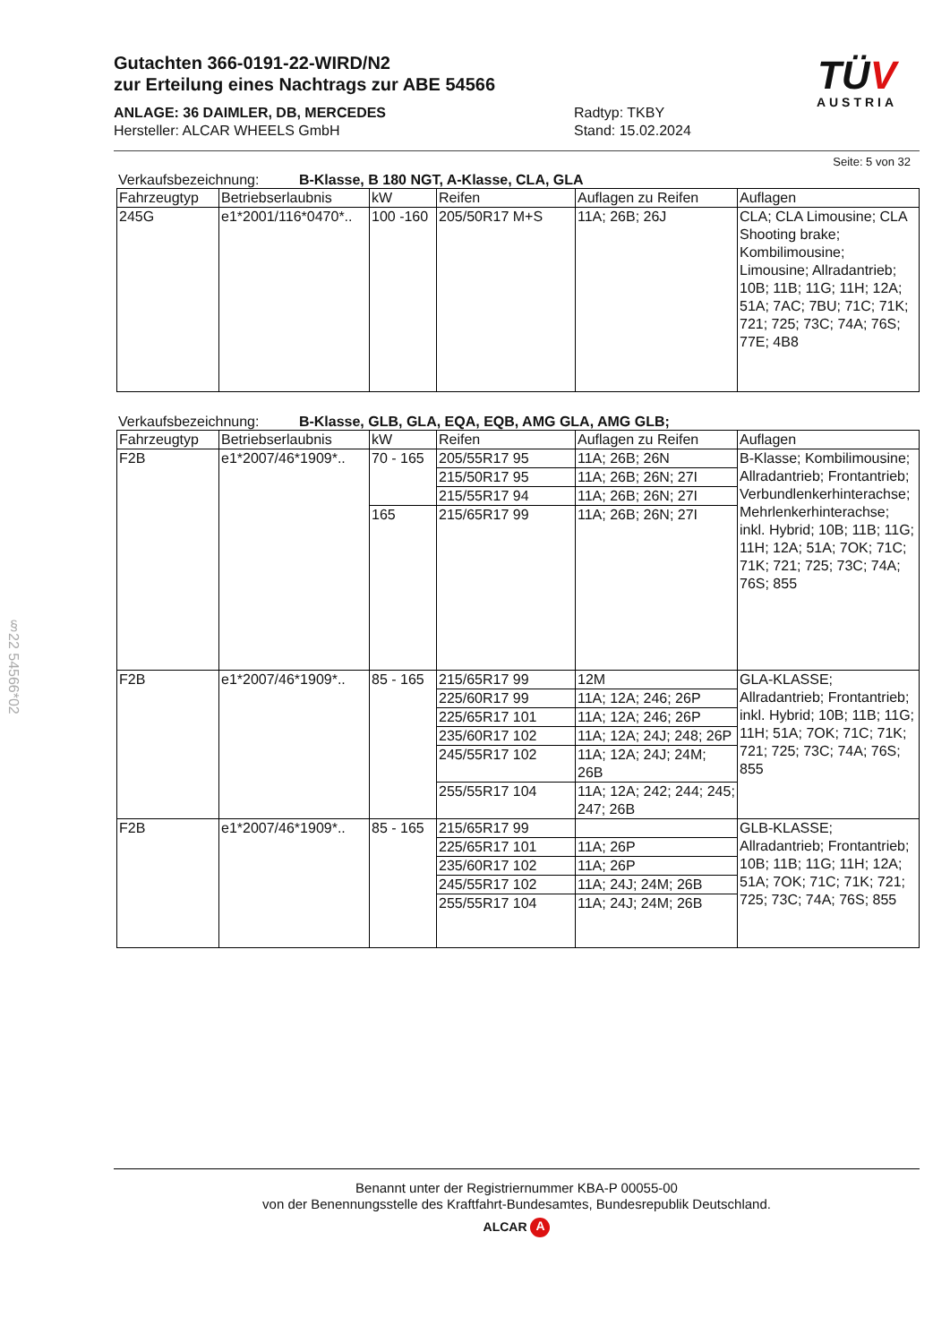§22 54566*02
Gutachten 366-0191-22-WIRD/N2
zur Erteilung eines Nachtrags zur ABE 54566
ANLAGE: 36 DAIMLER, DB, MERCEDES
Hersteller: ALCAR WHEELS GmbH
Radtyp: TKBY
Stand: 15.02.2024
TÜV
AUSTRIA
Seite: 5 von 32
Verkaufsbezeichnung: B-Klasse, B 180 NGT, A-Klasse, CLA, GLA
| Fahrzeugtyp | Betriebserlaubnis | kW | Reifen | Auflagen zu Reifen | Auflagen |
| --- | --- | --- | --- | --- | --- |
| 245G | e1*2001/116*0470*.. | 100 -160 | 205/50R17 M+S | 11A; 26B; 26J | CLA; CLA Limousine; CLA Shooting brake; Kombilimousine; Limousine; Allradantrieb; 10B; 11B; 11G; 11H; 12A; 51A; 7AC; 7BU; 71C; 71K; 721; 725; 73C; 74A; 76S; 77E; 4B8 |
Verkaufsbezeichnung: B-Klasse, GLB, GLA, EQA, EQB, AMG GLA, AMG GLB;
| Fahrzeugtyp | Betriebserlaubnis | kW | Reifen | Auflagen zu Reifen | Auflagen |
| --- | --- | --- | --- | --- | --- |
| F2B | e1*2007/46*1909*.. | 70 - 165 | 205/55R17 95 | 11A; 26B; 26N | B-Klasse; Kombilimousine; Allradantrieb; Frontantrieb; Verbundlenkerhinterachse; Mehrlenkerhinterachse; inkl. Hybrid; 10B; 11B; 11G; 11H; 12A; 51A; 7OK; 71C; 71K; 721; 725; 73C; 74A; 76S; 855 |
| | | | 215/50R17 95 | 11A; 26B; 26N; 27I | |
| | | | 215/55R17 94 | 11A; 26B; 26N; 27I | |
| | | 165 | 215/65R17 99 | 11A; 26B; 26N; 27I | |
| F2B | e1*2007/46*1909*.. | 85 - 165 | 215/65R17 99 | 12M | GLA-KLASSE; Allradantrieb; Frontantrieb; inkl. Hybrid; 10B; 11B; 11G; 11H; 51A; 7OK; 71C; 71K; 721; 725; 73C; 74A; 76S; 855 |
| | | | 225/60R17 99 | 11A; 12A; 246; 26P | |
| | | | 225/65R17 101 | 11A; 12A; 246; 26P | |
| | | | 235/60R17 102 | 11A; 12A; 24J; 248; 26P | |
| | | | 245/55R17 102 | 11A; 12A; 24J; 24M; 26B | |
| | | | 255/55R17 104 | 11A; 12A; 242; 244; 245; 247; 26B | |
| F2B | e1*2007/46*1909*.. | 85 - 165 | 215/65R17 99 | | GLB-KLASSE; Allradantrieb; Frontantrieb; 10B; 11B; 11G; 11H; 12A; 51A; 7OK; 71C; 71K; 721; 725; 73C; 74A; 76S; 855 |
| | | | 225/65R17 101 | 11A; 26P | |
| | | | 235/60R17 102 | 11A; 26P | |
| | | | 245/55R17 102 | 11A; 24J; 24M; 26B | |
| | | | 255/55R17 104 | 11A; 24J; 24M; 26B | |
Benannt unter der Registriernummer KBA-P 00055-00
von der Benennungsstelle des Kraftfahrt-Bundesamtes, Bundesrepublik Deutschland.
ALCAR A